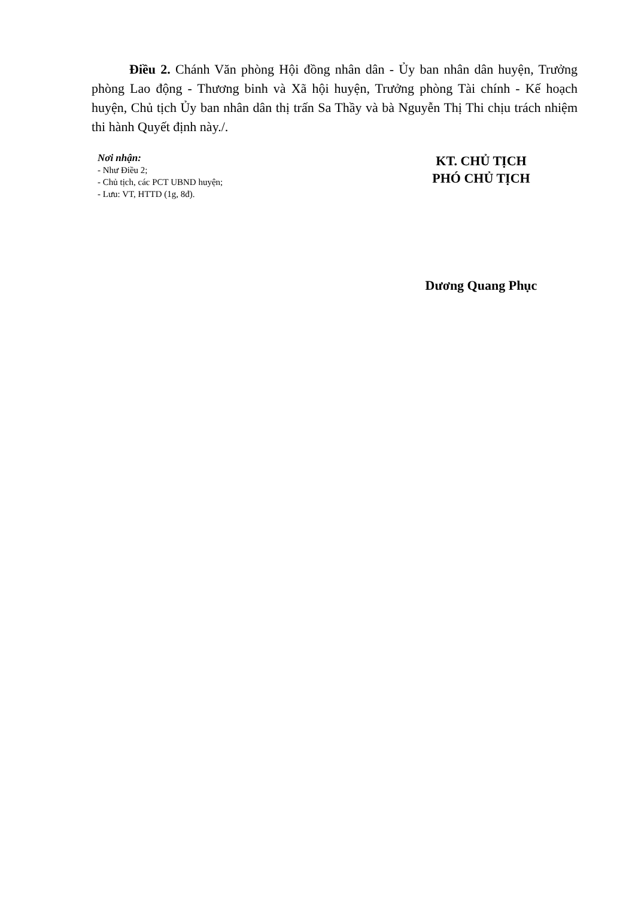Điều 2. Chánh Văn phòng Hội đồng nhân dân - Ủy ban nhân dân huyện, Trưởng phòng Lao động - Thương binh và Xã hội huyện, Trưởng phòng Tài chính - Kế hoạch huyện, Chủ tịch Ủy ban nhân dân thị trấn Sa Thầy và bà Nguyễn Thị Thi chịu trách nhiệm thi hành Quyết định này./.
Nơi nhận:
- Như Điều 2;
- Chủ tịch, các PCT UBND huyện;
- Lưu: VT, HTTD (1g, 8đ).
KT. CHỦ TỊCH
PHÓ CHỦ TỊCH
Dương Quang Phục